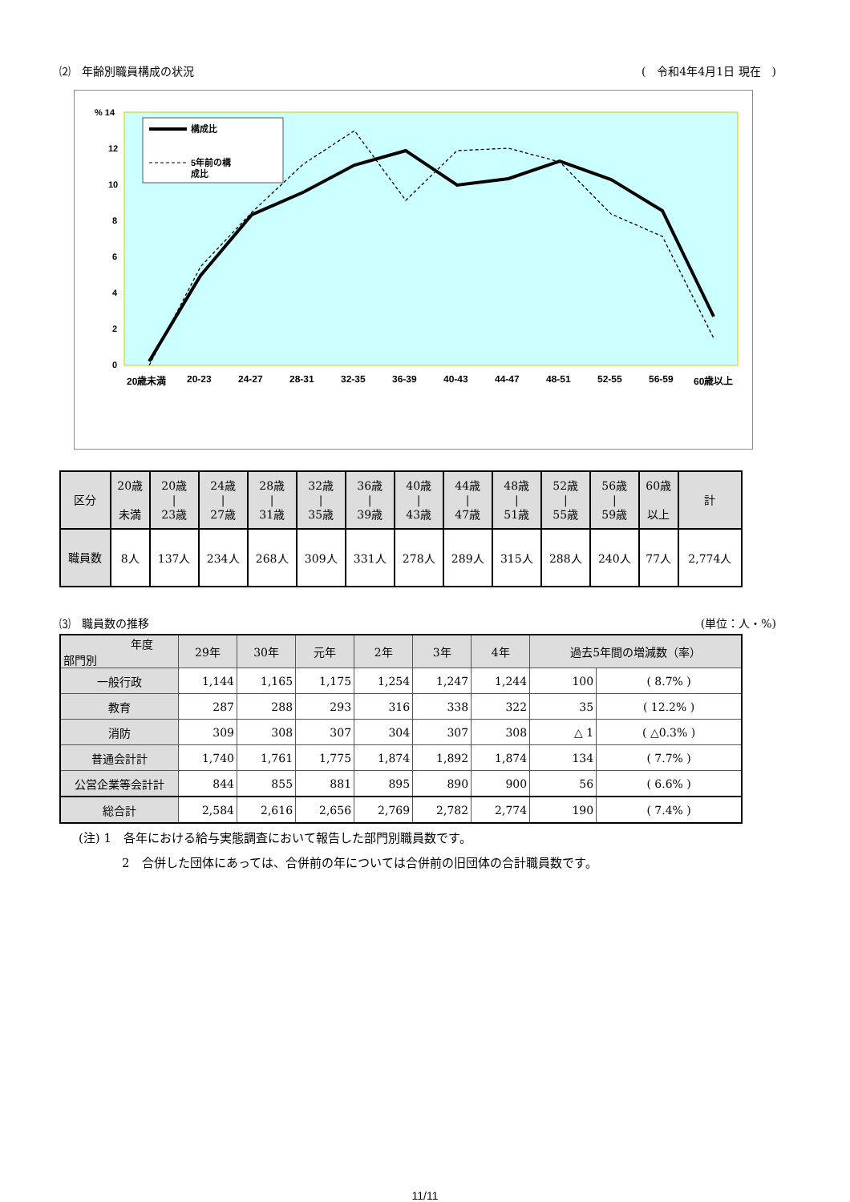⑵　年齢別職員構成の状況 (　令和4年4月1日 現在　)
% 14
12
10
8
6
4
2
0
構成比
5年前の構
成比
20歳未満
20-23
24-27
28-31
32-35
36-39
40-43
44-47
48-51
52-55
56-59
60歳以上
| 区分 | 20歳 未満 | 20歳 / 23歳 | 24歳 / 27歳 | 28歳 / 31歳 | 32歳 / 35歳 | 36歳 / 39歳 | 40歳 / 43歳 | 44歳 / 47歳 | 48歳 / 51歳 | 52歳 / 55歳 | 56歳 / 59歳 | 60歳 以上 | 計 |
| --- | --- | --- | --- | --- | --- | --- | --- | --- | --- | --- | --- | --- | --- |
| 職員数 | 8人 | 137人 | 234人 | 268人 | 309人 | 331人 | 278人 | 289人 | 315人 | 288人 | 240人 | 77人 | 2,774人 |
⑶　職員数の推移 (単位：人・%)
| 年度 部門別 | 29年 | 30年 | 元年 | 2年 | 3年 | 4年 | 過去5年間の増減数（率） | |
| --- | --- | --- | --- | --- | --- | --- | --- | --- |
| 一般行政 | 1,144 | 1,165 | 1,175 | 1,254 | 1,247 | 1,244 | 100 | ( 8.7% ) |
| 教育 | 287 | 288 | 293 | 316 | 338 | 322 | 35 | ( 12.2% ) |
| 消防 | 309 | 308 | 307 | 304 | 307 | 308 | △ 1 | ( △0.3% ) |
| 普通会計計 | 1,740 | 1,761 | 1,775 | 1,874 | 1,892 | 1,874 | 134 | ( 7.7% ) |
| 公営企業等会計計 | 844 | 855 | 881 | 895 | 890 | 900 | 56 | ( 6.6% ) |
| 総合計 | 2,584 | 2,616 | 2,656 | 2,769 | 2,782 | 2,774 | 190 | ( 7.4% ) |
(注) 1　各年における給与実態調査において報告した部門別職員数です。
2　合併した団体にあっては、合併前の年については合併前の旧団体の合計職員数です。
11/11